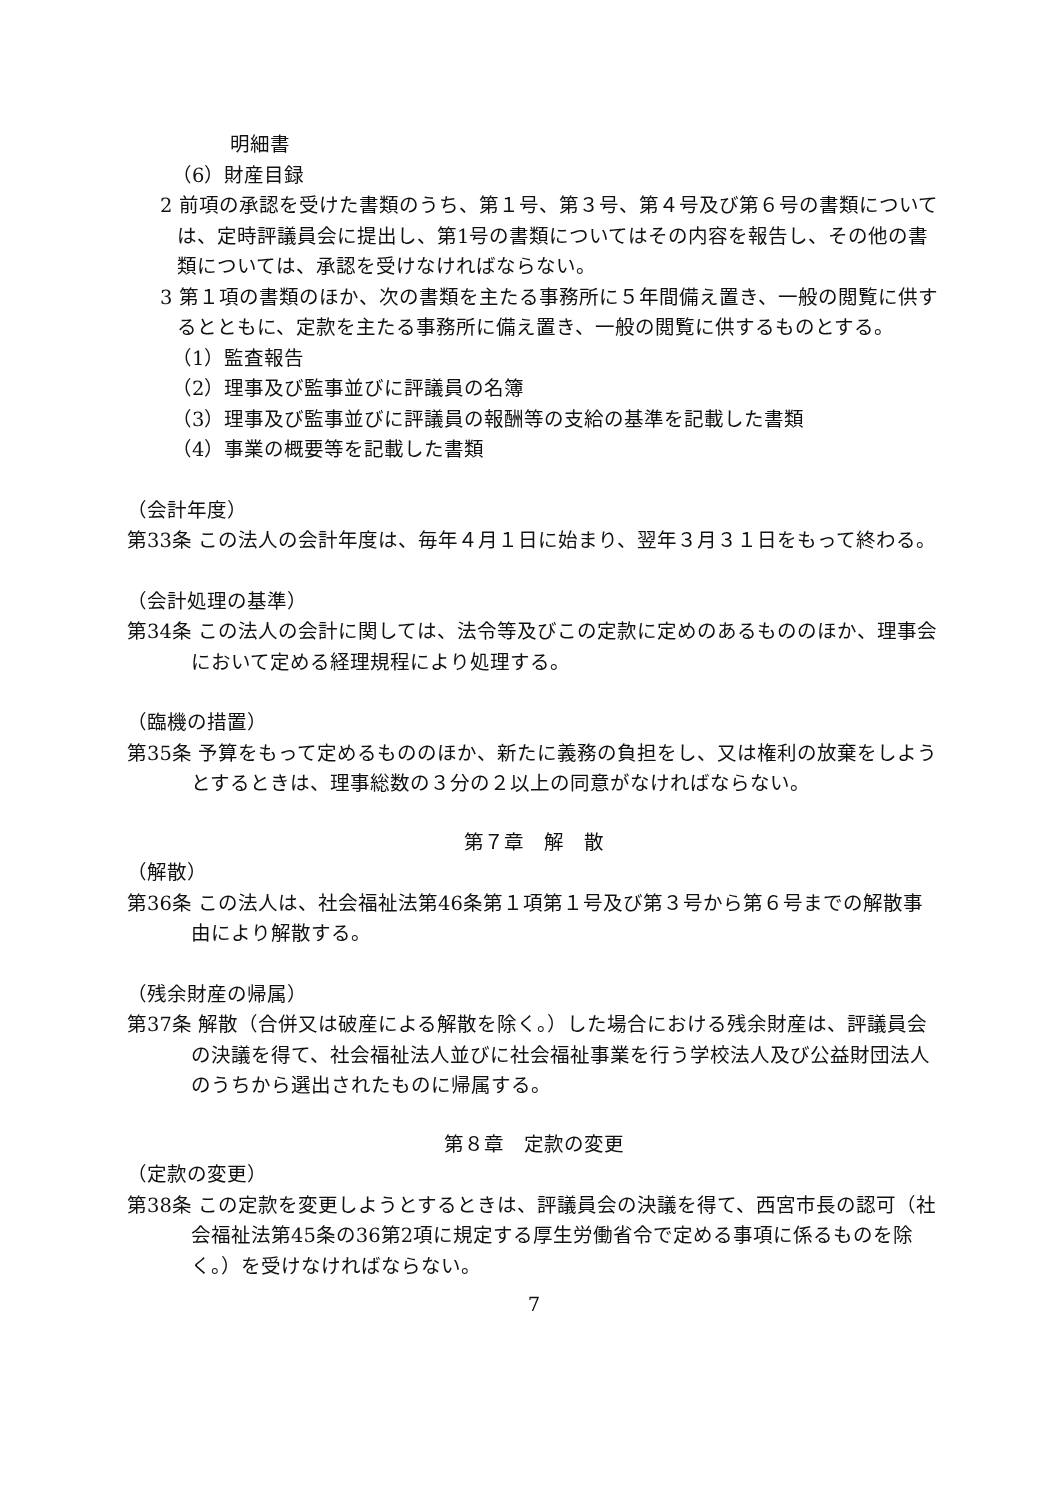明細書
（6）財産目録
2 前項の承認を受けた書類のうち、第１号、第３号、第４号及び第６号の書類については、定時評議員会に提出し、第1号の書類についてはその内容を報告し、その他の書類については、承認を受けなければならない。
3 第１項の書類のほか、次の書類を主たる事務所に５年間備え置き、一般の閲覧に供するとともに、定款を主たる事務所に備え置き、一般の閲覧に供するものとする。
（1）監査報告
（2）理事及び監事並びに評議員の名簿
（3）理事及び監事並びに評議員の報酬等の支給の基準を記載した書類
（4）事業の概要等を記載した書類
（会計年度）
第33条 この法人の会計年度は、毎年４月１日に始まり、翌年３月３１日をもって終わる。
（会計処理の基準）
第34条 この法人の会計に関しては、法令等及びこの定款に定めのあるもののほか、理事会において定める経理規程により処理する。
（臨機の措置）
第35条 予算をもって定めるもののほか、新たに義務の負担をし、又は権利の放棄をしようとするときは、理事総数の３分の２以上の同意がなければならない。
第７章　解　散
（解散）
第36条 この法人は、社会福祉法第46条第１項第１号及び第３号から第６号までの解散事由により解散する。
（残余財産の帰属）
第37条 解散（合併又は破産による解散を除く。）した場合における残余財産は、評議員会の決議を得て、社会福祉法人並びに社会福祉事業を行う学校法人及び公益財団法人のうちから選出されたものに帰属する。
第８章　定款の変更
（定款の変更）
第38条 この定款を変更しようとするときは、評議員会の決議を得て、西宮市長の認可（社会福祉法第45条の36第2項に規定する厚生労働省令で定める事項に係るものを除く。）を受けなければならない。
7